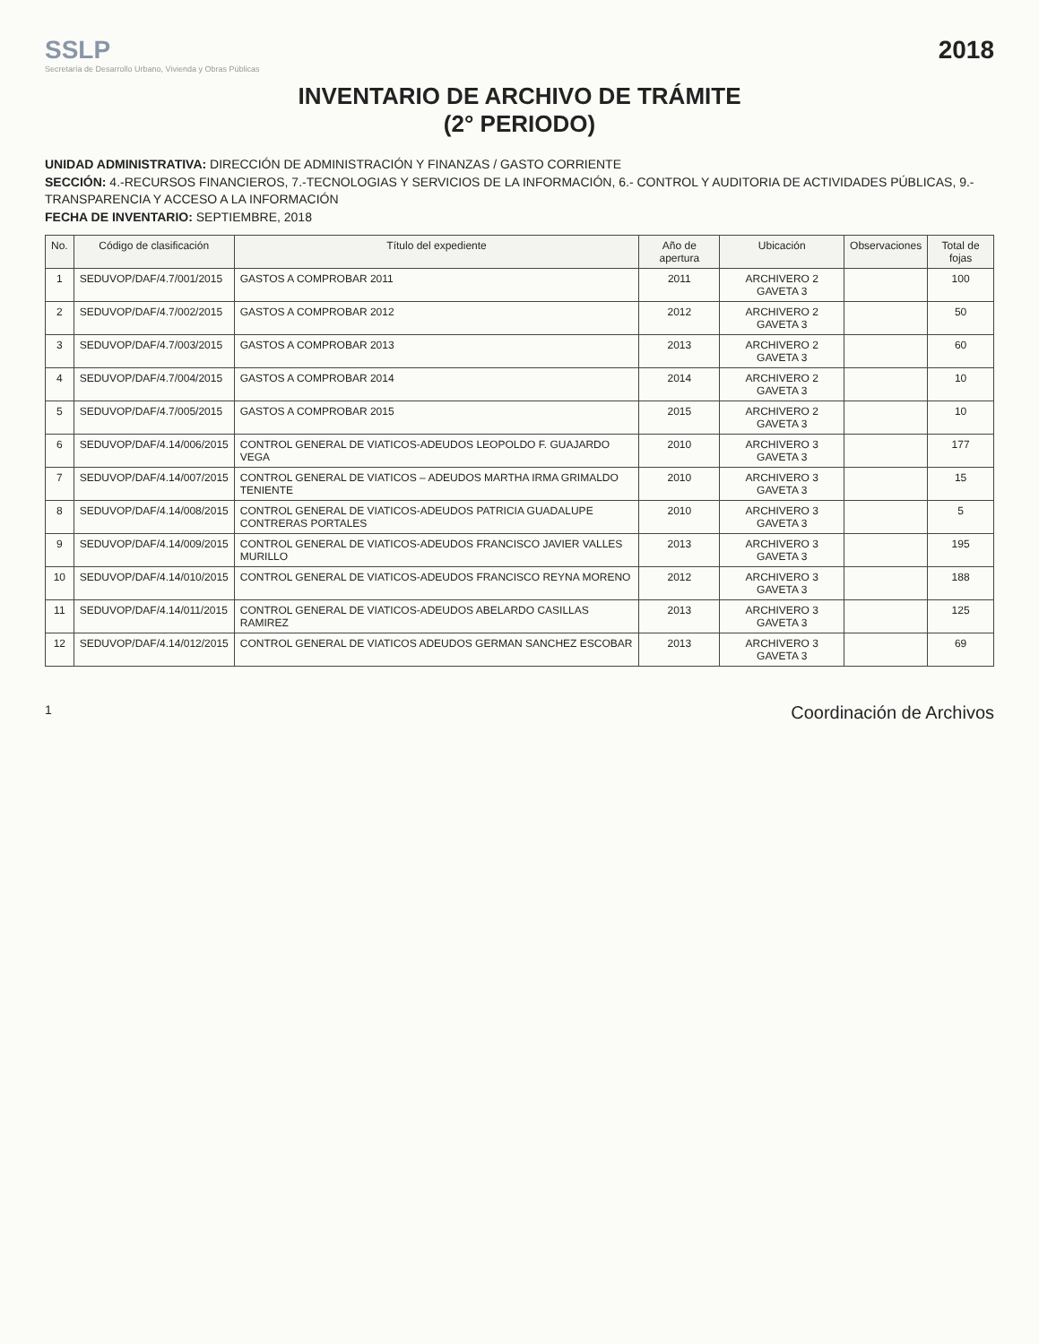SSLP
Secretaría de Desarrollo Urbano, Vivienda y Obras Públicas
2018
INVENTARIO DE ARCHIVO DE TRÁMITE
(2° PERIODO)
UNIDAD ADMINISTRATIVA: DIRECCIÓN DE ADMINISTRACIÓN Y FINANZAS / GASTO CORRIENTE
SECCIÓN: 4.-RECURSOS FINANCIEROS, 7.-TECNOLOGIAS Y SERVICIOS DE LA INFORMACIÓN, 6.- CONTROL Y AUDITORIA DE ACTIVIDADES PÚBLICAS, 9.- TRANSPARENCIA Y ACCESO A LA INFORMACIÓN
FECHA DE INVENTARIO: SEPTIEMBRE, 2018
| No. | Código de clasificación | Título del expediente | Año de apertura | Ubicación | Observaciones | Total de fojas |
| --- | --- | --- | --- | --- | --- | --- |
| 1 | SEDUVOP/DAF/4.7/001/2015 | GASTOS A COMPROBAR 2011 | 2011 | ARCHIVERO 2 GAVETA 3 | | 100 |
| 2 | SEDUVOP/DAF/4.7/002/2015 | GASTOS A COMPROBAR 2012 | 2012 | ARCHIVERO 2 GAVETA 3 | | 50 |
| 3 | SEDUVOP/DAF/4.7/003/2015 | GASTOS A COMPROBAR 2013 | 2013 | ARCHIVERO 2 GAVETA 3 | | 60 |
| 4 | SEDUVOP/DAF/4.7/004/2015 | GASTOS A COMPROBAR 2014 | 2014 | ARCHIVERO 2 GAVETA 3 | | 10 |
| 5 | SEDUVOP/DAF/4.7/005/2015 | GASTOS A COMPROBAR 2015 | 2015 | ARCHIVERO 2 GAVETA 3 | | 10 |
| 6 | SEDUVOP/DAF/4.14/006/2015 | CONTROL GENERAL DE VIATICOS-ADEUDOS LEOPOLDO F. GUAJARDO VEGA | 2010 | ARCHIVERO 3 GAVETA 3 | | 177 |
| 7 | SEDUVOP/DAF/4.14/007/2015 | CONTROL GENERAL DE VIATICOS – ADEUDOS MARTHA IRMA GRIMALDO TENIENTE | 2010 | ARCHIVERO 3 GAVETA 3 | | 15 |
| 8 | SEDUVOP/DAF/4.14/008/2015 | CONTROL GENERAL DE VIATICOS-ADEUDOS PATRICIA GUADALUPE CONTRERAS PORTALES | 2010 | ARCHIVERO 3 GAVETA 3 | | 5 |
| 9 | SEDUVOP/DAF/4.14/009/2015 | CONTROL GENERAL DE VIATICOS-ADEUDOS FRANCISCO JAVIER VALLES MURILLO | 2013 | ARCHIVERO 3 GAVETA 3 | | 195 |
| 10 | SEDUVOP/DAF/4.14/010/2015 | CONTROL GENERAL DE VIATICOS-ADEUDOS FRANCISCO REYNA MORENO | 2012 | ARCHIVERO 3 GAVETA 3 | | 188 |
| 11 | SEDUVOP/DAF/4.14/011/2015 | CONTROL GENERAL DE VIATICOS-ADEUDOS ABELARDO CASILLAS RAMIREZ | 2013 | ARCHIVERO 3 GAVETA 3 | | 125 |
| 12 | SEDUVOP/DAF/4.14/012/2015 | CONTROL GENERAL DE VIATICOS ADEUDOS GERMAN SANCHEZ ESCOBAR | 2013 | ARCHIVERO 3 GAVETA 3 | | 69 |
1 Coordinación de Archivos